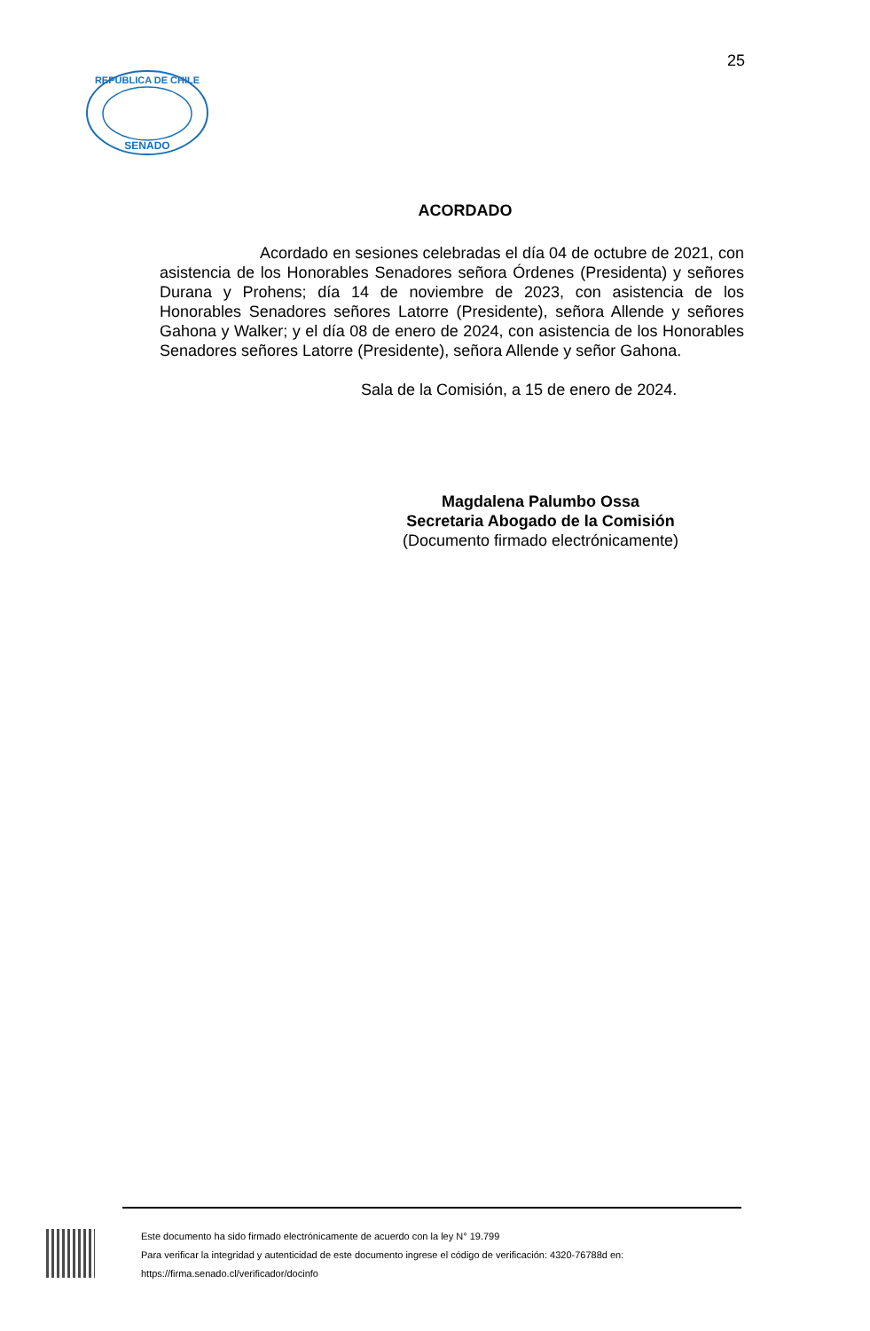25
SENADO
REPUBLICA DE CHILE
ACORDADO
Acordado en sesiones celebradas el día 04 de octubre de 2021, con asistencia de los Honorables Senadores señora Órdenes (Presidenta) y señores Durana y Prohens; día 14 de noviembre de 2023, con asistencia de los Honorables Senadores señores Latorre (Presidente), señora Allende y señores Gahona y Walker; y el día 08 de enero de 2024, con asistencia de los Honorables Senadores señores Latorre (Presidente), señora Allende y señor Gahona.
Sala de la Comisión, a 15 de enero de 2024.
Magdalena Palumbo Ossa
Secretaria Abogado de la Comisión
(Documento firmado electrónicamente)
Este documento ha sido firmado electrónicamente de acuerdo con la ley N° 19.799
Para verificar la integridad y autenticidad de este documento ingrese el código de verificación: 4320-76788d en:
https://firma.senado.cl/verificador/docinfo